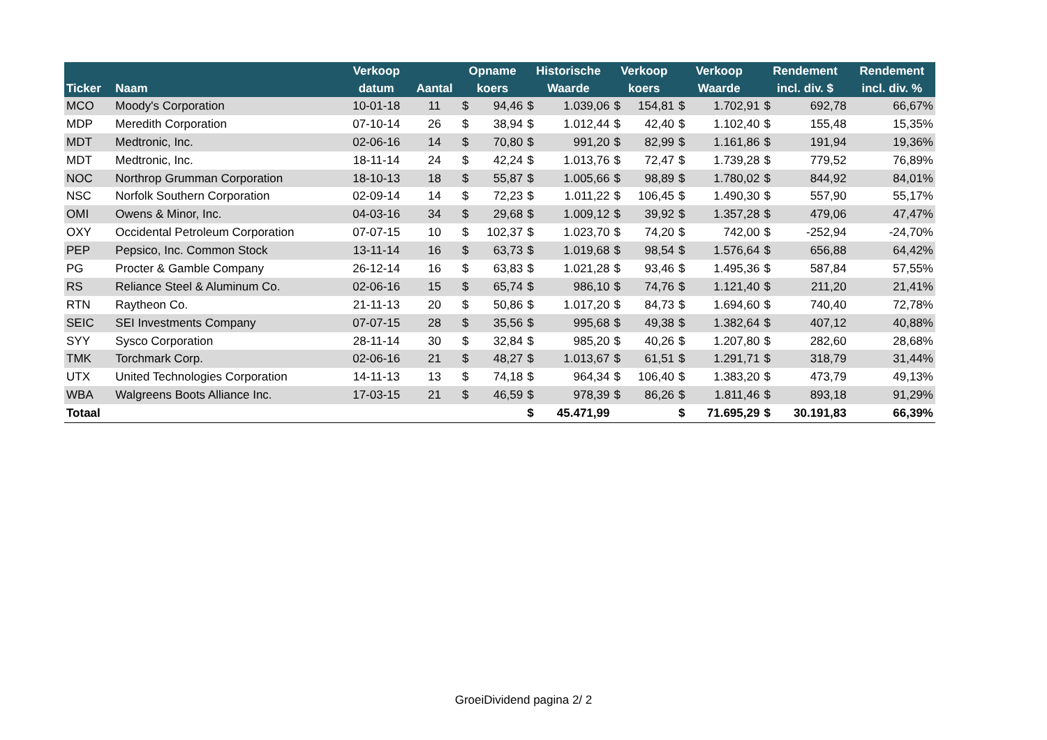| | | Verkoop | | Opname | | Historische | | Verkoop | | Verkoop | | Rendement | | Rendement |
| --- | --- | --- | --- | --- | --- | --- | --- | --- | --- | --- | --- | --- | --- | --- |
| Ticker | Naam | datum | Aantal | koers | | Waarde | | koers | | Waarde | | incl. div. $ | | incl. div. % |
| MCO | Moody's Corporation | 10-01-18 | 11 | $ | 94,46 | $ | 1.039,06 | $ | 154,81 | $ | 1.702,91 | $ | 692,78 | 66,67% |
| MDP | Meredith Corporation | 07-10-14 | 26 | $ | 38,94 | $ | 1.012,44 | $ | 42,40 | $ | 1.102,40 | $ | 155,48 | 15,35% |
| MDT | Medtronic, Inc. | 02-06-16 | 14 | $ | 70,80 | $ | 991,20 | $ | 82,99 | $ | 1.161,86 | $ | 191,94 | 19,36% |
| MDT | Medtronic, Inc. | 18-11-14 | 24 | $ | 42,24 | $ | 1.013,76 | $ | 72,47 | $ | 1.739,28 | $ | 779,52 | 76,89% |
| NOC | Northrop Grumman Corporation | 18-10-13 | 18 | $ | 55,87 | $ | 1.005,66 | $ | 98,89 | $ | 1.780,02 | $ | 844,92 | 84,01% |
| NSC | Norfolk Southern Corporation | 02-09-14 | 14 | $ | 72,23 | $ | 1.011,22 | $ | 106,45 | $ | 1.490,30 | $ | 557,90 | 55,17% |
| OMI | Owens & Minor, Inc. | 04-03-16 | 34 | $ | 29,68 | $ | 1.009,12 | $ | 39,92 | $ | 1.357,28 | $ | 479,06 | 47,47% |
| OXY | Occidental Petroleum Corporation | 07-07-15 | 10 | $ | 102,37 | $ | 1.023,70 | $ | 74,20 | $ | 742,00 | $ | -252,94 | -24,70% |
| PEP | Pepsico, Inc. Common Stock | 13-11-14 | 16 | $ | 63,73 | $ | 1.019,68 | $ | 98,54 | $ | 1.576,64 | $ | 656,88 | 64,42% |
| PG | Procter & Gamble Company | 26-12-14 | 16 | $ | 63,83 | $ | 1.021,28 | $ | 93,46 | $ | 1.495,36 | $ | 587,84 | 57,55% |
| RS | Reliance Steel & Aluminum Co. | 02-06-16 | 15 | $ | 65,74 | $ | 986,10 | $ | 74,76 | $ | 1.121,40 | $ | 211,20 | 21,41% |
| RTN | Raytheon Co. | 21-11-13 | 20 | $ | 50,86 | $ | 1.017,20 | $ | 84,73 | $ | 1.694,60 | $ | 740,40 | 72,78% |
| SEIC | SEI Investments Company | 07-07-15 | 28 | $ | 35,56 | $ | 995,68 | $ | 49,38 | $ | 1.382,64 | $ | 407,12 | 40,88% |
| SYY | Sysco Corporation | 28-11-14 | 30 | $ | 32,84 | $ | 985,20 | $ | 40,26 | $ | 1.207,80 | $ | 282,60 | 28,68% |
| TMK | Torchmark Corp. | 02-06-16 | 21 | $ | 48,27 | $ | 1.013,67 | $ | 61,51 | $ | 1.291,71 | $ | 318,79 | 31,44% |
| UTX | United Technologies Corporation | 14-11-13 | 13 | $ | 74,18 | $ | 964,34 | $ | 106,40 | $ | 1.383,20 | $ | 473,79 | 49,13% |
| WBA | Walgreens Boots Alliance Inc. | 17-03-15 | 21 | $ | 46,59 | $ | 978,39 | $ | 86,26 | $ | 1.811,46 | $ | 893,18 | 91,29% |
| Totaal | | | | | | $ | 45.471,99 | | | $ | 71.695,29 | $ | 30.191,83 | 66,39% |
GroeiDividend pagina 2/ 2